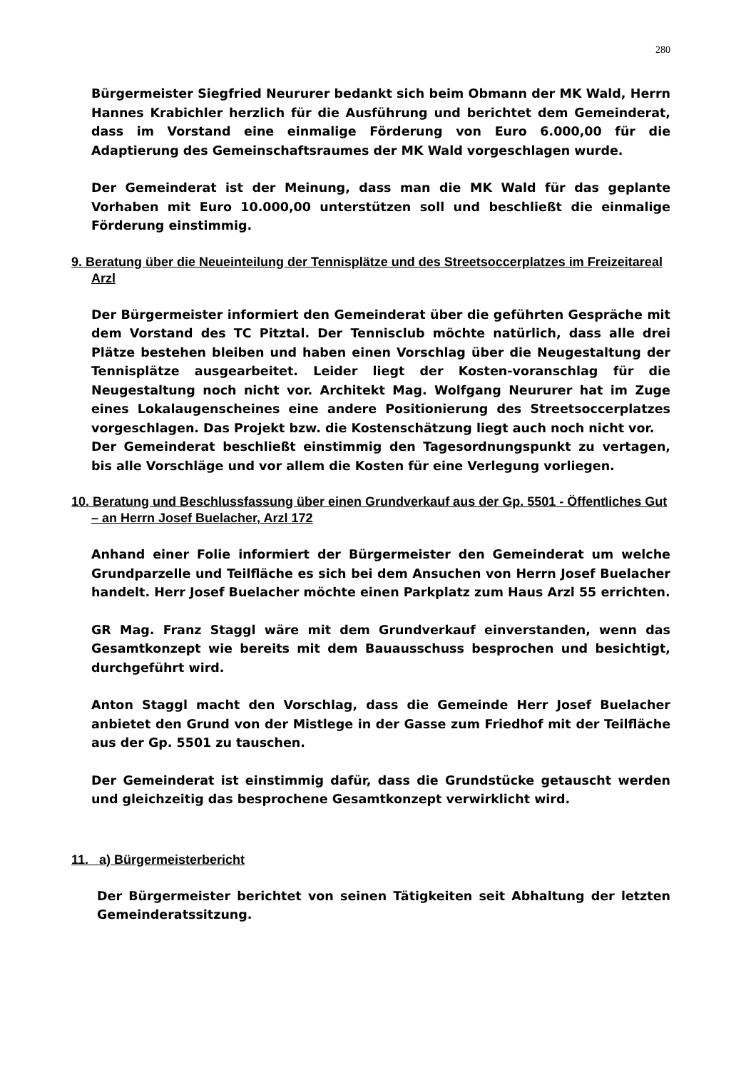280
Bürgermeister Siegfried Neururer bedankt sich beim Obmann der MK Wald, Herrn Hannes Krabichler herzlich für die Ausführung und berichtet dem Gemeinderat, dass im Vorstand eine einmalige Förderung von Euro 6.000,00 für die Adaptierung des Gemeinschaftsraumes der MK Wald vorgeschlagen wurde.
Der Gemeinderat ist der Meinung, dass man die MK Wald für das geplante Vorhaben mit Euro 10.000,00 unterstützen soll und beschließt die einmalige Förderung einstimmig.
9. Beratung über die Neueinteilung der Tennisplätze und des Streetsoccerplatzes im Freizeitareal Arzl
Der Bürgermeister informiert den Gemeinderat über die geführten Gespräche mit dem Vorstand des TC Pitztal. Der Tennisclub möchte natürlich, dass alle drei Plätze bestehen bleiben und haben einen Vorschlag über die Neugestaltung der Tennisplätze ausgearbeitet. Leider liegt der Kosten-voranschlag für die Neugestaltung noch nicht vor. Architekt Mag. Wolfgang Neururer hat im Zuge eines Lokalaugenscheines eine andere Positionierung des Streetsoccerplatzes vorgeschlagen. Das Projekt bzw. die Kostenschätzung liegt auch noch nicht vor.
Der Gemeinderat beschließt einstimmig den Tagesordnungspunkt zu vertagen, bis alle Vorschläge und vor allem die Kosten für eine Verlegung vorliegen.
10. Beratung und Beschlussfassung über einen Grundverkauf aus der Gp. 5501 - Öffentliches Gut – an Herrn Josef Buelacher, Arzl 172
Anhand einer Folie informiert der Bürgermeister den Gemeinderat um welche Grundparzelle und Teilfläche es sich bei dem Ansuchen von Herrn Josef Buelacher handelt. Herr Josef Buelacher möchte einen Parkplatz zum Haus Arzl 55 errichten.
GR Mag. Franz Staggl wäre mit dem Grundverkauf einverstanden, wenn das Gesamtkonzept wie bereits mit dem Bauausschuss besprochen und besichtigt, durchgeführt wird.
Anton Staggl macht den Vorschlag, dass die Gemeinde Herr Josef Buelacher anbietet den Grund von der Mistlege in der Gasse zum Friedhof mit der Teilfläche aus der Gp. 5501 zu tauschen.
Der Gemeinderat ist einstimmig dafür, dass die Grundstücke getauscht werden und gleichzeitig das besprochene Gesamtkonzept verwirklicht wird.
11. a) Bürgermeisterbericht
Der Bürgermeister berichtet von seinen Tätigkeiten seit Abhaltung der letzten Gemeinderatssitzung.